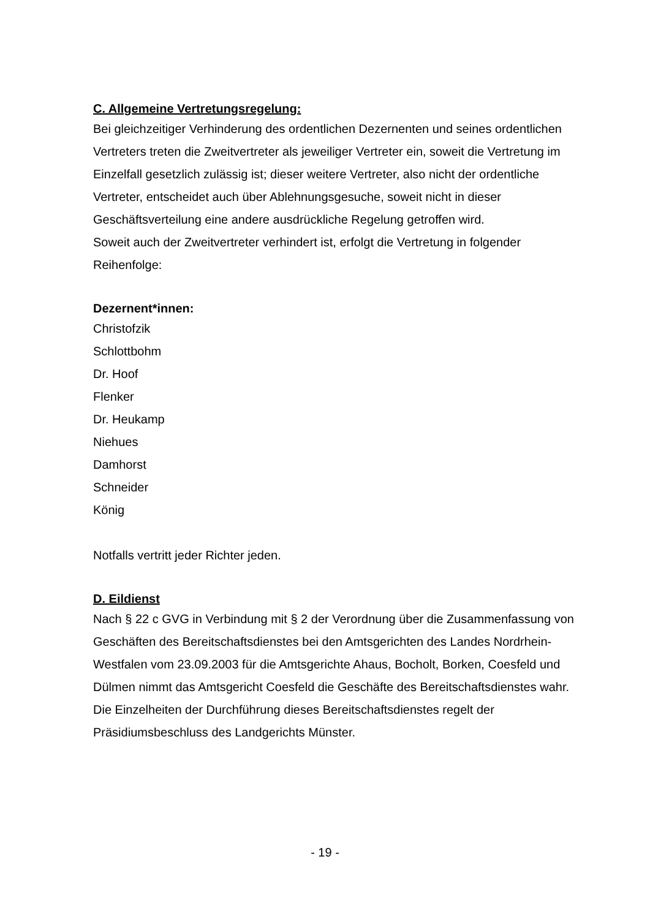C. Allgemeine Vertretungsregelung:
Bei gleichzeitiger Verhinderung des ordentlichen Dezernenten und seines ordentlichen Vertreters treten die Zweitvertreter als jeweiliger Vertreter ein, soweit die Vertretung im Einzelfall gesetzlich zulässig ist; dieser weitere Vertreter, also nicht der ordentliche Vertreter, entscheidet auch über Ablehnungsgesuche, soweit nicht in dieser Geschäftsverteilung eine andere ausdrückliche Regelung getroffen wird.
Soweit auch der Zweitvertreter verhindert ist, erfolgt die Vertretung in folgender Reihenfolge:
Dezernent*innen:
Christofzik
Schlottbohm
Dr. Hoof
Flenker
Dr. Heukamp
Niehues
Damhorst
Schneider
König
Notfalls vertritt jeder Richter jeden.
D. Eildienst
Nach § 22 c GVG in Verbindung mit § 2 der Verordnung über die Zusammenfassung von Geschäften des Bereitschaftsdienstes bei den Amtsgerichten des Landes Nordrhein-Westfalen vom 23.09.2003 für die Amtsgerichte Ahaus, Bocholt, Borken, Coesfeld und Dülmen nimmt das Amtsgericht Coesfeld die Geschäfte des Bereitschaftsdienstes wahr.
Die Einzelheiten der Durchführung dieses Bereitschaftsdienstes regelt der Präsidiumsbeschluss des Landgerichts Münster.
- 19 -